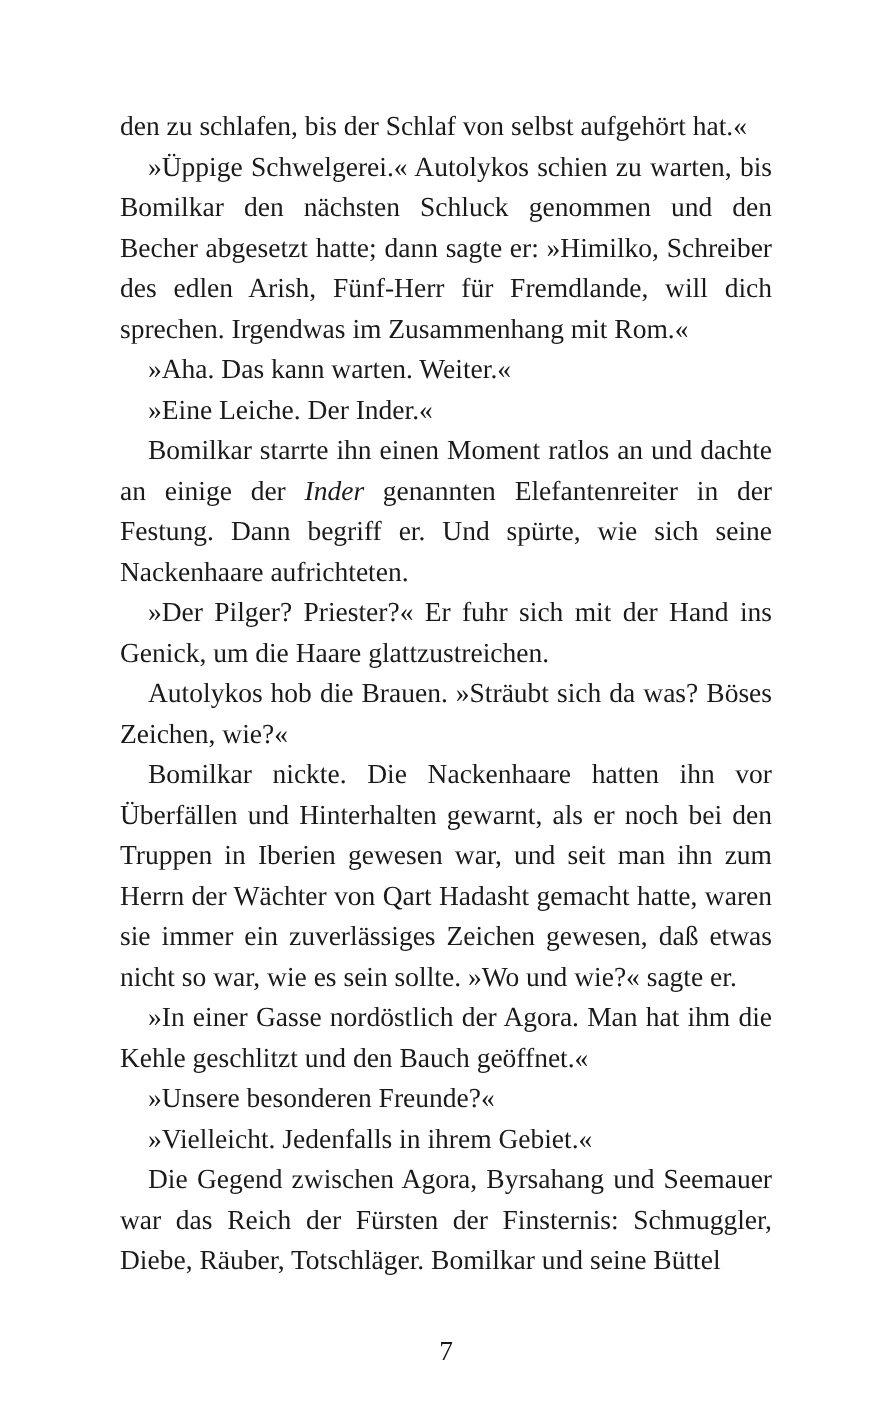den zu schlafen, bis der Schlaf von selbst aufgehört hat.«
»Üppige Schwelgerei.« Autolykos schien zu warten, bis Bomilkar den nächsten Schluck genommen und den Becher abgesetzt hatte; dann sagte er: »Himilko, Schreiber des edlen Arish, Fünf-Herr für Fremdlande, will dich sprechen. Irgendwas im Zusammenhang mit Rom.«
»Aha. Das kann warten. Weiter.«
»Eine Leiche. Der Inder.«
Bomilkar starrte ihn einen Moment ratlos an und dachte an einige der Inder genannten Elefantenreiter in der Festung. Dann begriff er. Und spürte, wie sich seine Nackenhaare aufrichteten.
»Der Pilger? Priester?« Er fuhr sich mit der Hand ins Genick, um die Haare glattzustreichen.
Autolykos hob die Brauen. »Sträubt sich da was? Böses Zeichen, wie?«
Bomilkar nickte. Die Nackenhaare hatten ihn vor Überfällen und Hinterhalten gewarnt, als er noch bei den Truppen in Iberien gewesen war, und seit man ihn zum Herrn der Wächter von Qart Hadasht gemacht hatte, waren sie immer ein zuverlässiges Zeichen gewesen, daß etwas nicht so war, wie es sein sollte. »Wo und wie?« sagte er.
»In einer Gasse nordöstlich der Agora. Man hat ihm die Kehle geschlitzt und den Bauch geöffnet.«
»Unsere besonderen Freunde?«
»Vielleicht. Jedenfalls in ihrem Gebiet.«
Die Gegend zwischen Agora, Byrsahang und Seemauer war das Reich der Fürsten der Finsternis: Schmuggler, Diebe, Räuber, Totschläger. Bomilkar und seine Büttel
7